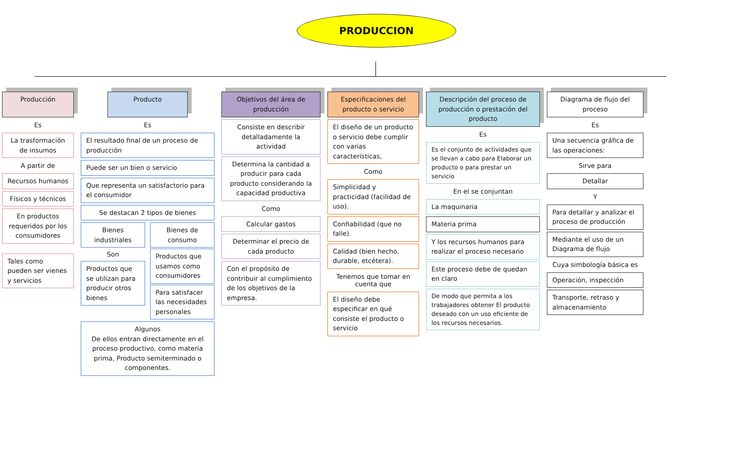PRODUCCION
Producción
Es
La trasformación de insumos
A partir de
Recursos humanos
Físicos y técnicos
En productos requeridos por los consumidores
Tales como pueden ser vienes y servicios
Producto
Es
El resultado final de un proceso de producción
Puede ser un bien o servicio
Que representa un satisfactorio para el consumidor
Se destacan 2 tipos de bienes
Bienes industriales
Son
Productos que se utilizan para producir otros bienes
Bienes de consumo
Productos que usamos como consumidores
Para satisfacer las necesidades personales
Algunos
De ellos entran directamente en el proceso productivo, como materia prima, Producto semiterminado o componentes.
Objetivos del área de producción
Consiste en describir detalladamente la actividad
Determina la cantidad a producir para cada producto considerando la capacidad productiva
Como
Calcular gastos
Determinar el precio de cada producto
Con el propósito de contribuir al cumplimiento de los objetivos de la empresa.
Especificaciones del producto o servicio
El diseño de un producto o servicio debe cumplir con varias características,
Como
Simplicidad y practicidad (facilidad de uso).
Confiabilidad (que no falle).
Calidad (bien hecho, durable, etcétera).
Tenemos que tomar en cuenta que
El diseño debe especificar en qué consiste el producto o servicio
Descripción del proceso de producción o prestación del producto
Es
Es el conjunto de actividades que se llevan a cabo para Elaborar un producto o para prestar un servicio
En el se conjuntan
La maquinaria
Materia prima
Y los recursos humanos para realizar el proceso necesario
Este proceso debe de quedan en claro
De modo que permita a los trabajadores obtener El producto deseado con un uso eficiente de los recursos necesarios.
Diagrama de flujo del proceso
Es
Una secuencia gráfica de las operaciones:
Sirve para
Detallar
Y
Para detallar y analizar el proceso de producción
Mediante el uso de un Diagrama de flujo
Cuya simbología básica es
Operación, inspección
Transporte, retraso y almacenamiento